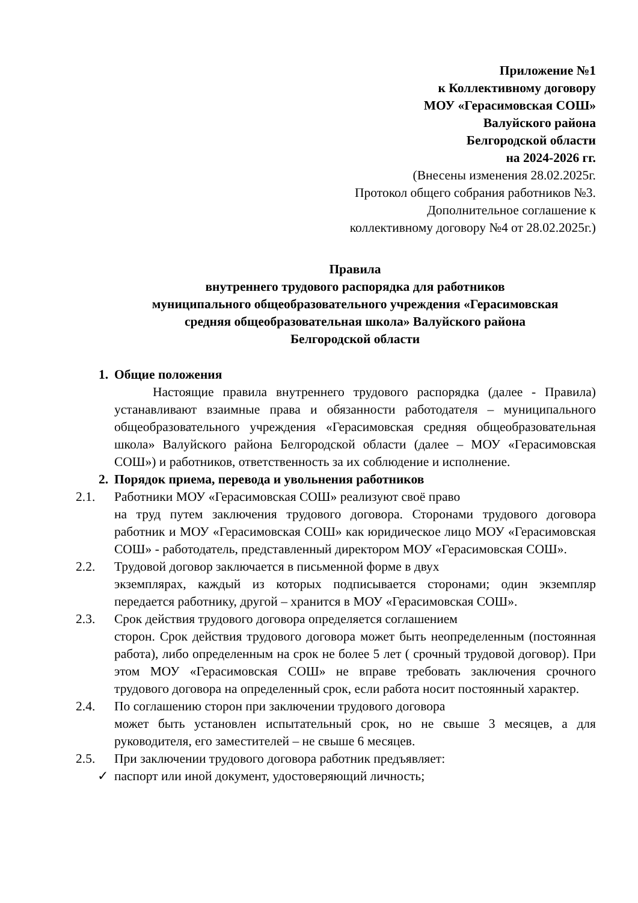Приложение №1
к Коллективному договору
МОУ «Герасимовская СОШ»
Валуйского района
Белгородской области
на 2024-2026 гг.
(Внесены изменения 28.02.2025г.
Протокол общего собрания работников №3.
Дополнительное соглашение к
коллективному договору №4 от 28.02.2025г.)
Правила
внутреннего трудового распорядка для работников
муниципального общеобразовательного учреждения «Герасимовская
средняя общеобразовательная школа» Валуйского района
Белгородской области
1. Общие положения
Настоящие правила внутреннего трудового распорядка (далее - Правила) устанавливают взаимные права и обязанности работодателя – муниципального общеобразовательного учреждения «Герасимовская средняя общеобразовательная школа» Валуйского района Белгородской области (далее – МОУ «Герасимовская СОШ») и работников, ответственность за их соблюдение и исполнение.
2. Порядок приема, перевода и увольнения работников
2.1. Работники МОУ «Герасимовская СОШ» реализуют своё право
на труд путем заключения трудового договора. Сторонами трудового договора работник и МОУ «Герасимовская СОШ» как юридическое лицо МОУ «Герасимовская СОШ» - работодатель, представленный директором МОУ «Герасимовская СОШ».
2.2. Трудовой договор заключается в письменной форме в двух
экземплярах, каждый из которых подписывается сторонами; один экземпляр передается работнику, другой – хранится в МОУ «Герасимовская СОШ».
2.3. Срок действия трудового договора определяется соглашением
сторон. Срок действия трудового договора может быть неопределенным (постоянная работа), либо определенным на срок не более 5 лет ( срочный трудовой договор). При этом МОУ «Герасимовская СОШ» не вправе требовать заключения срочного трудового договора на определенный срок, если работа носит постоянный характер.
2.4. По соглашению сторон при заключении трудового договора
может быть установлен испытательный срок, но не свыше 3 месяцев, а для руководителя, его заместителей – не свыше 6 месяцев.
2.5. При заключении трудового договора работник предъявляет:
✓ паспорт или иной документ, удостоверяющий личность;